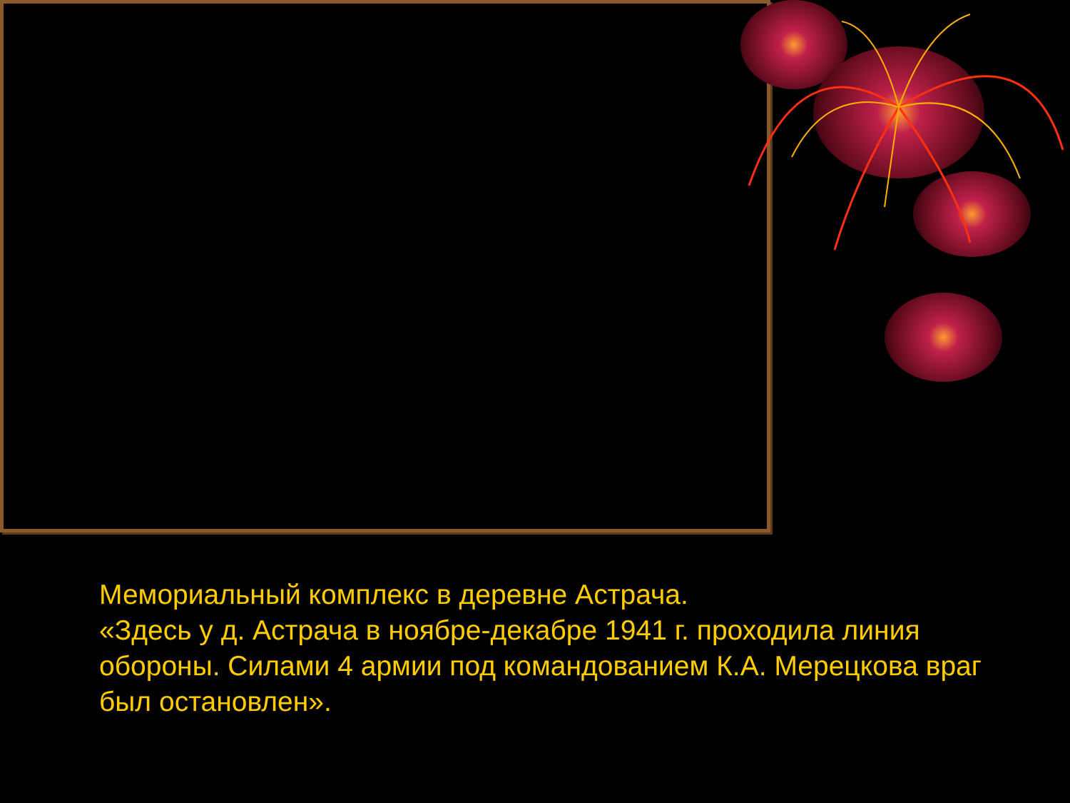Мемориальный комплекс в деревне Астрача.
«Здесь у д. Астрача в ноябре-декабре 1941 г. проходила линия обороны. Силами 4 армии под командованием К.А. Мерецкова враг был остановлен».